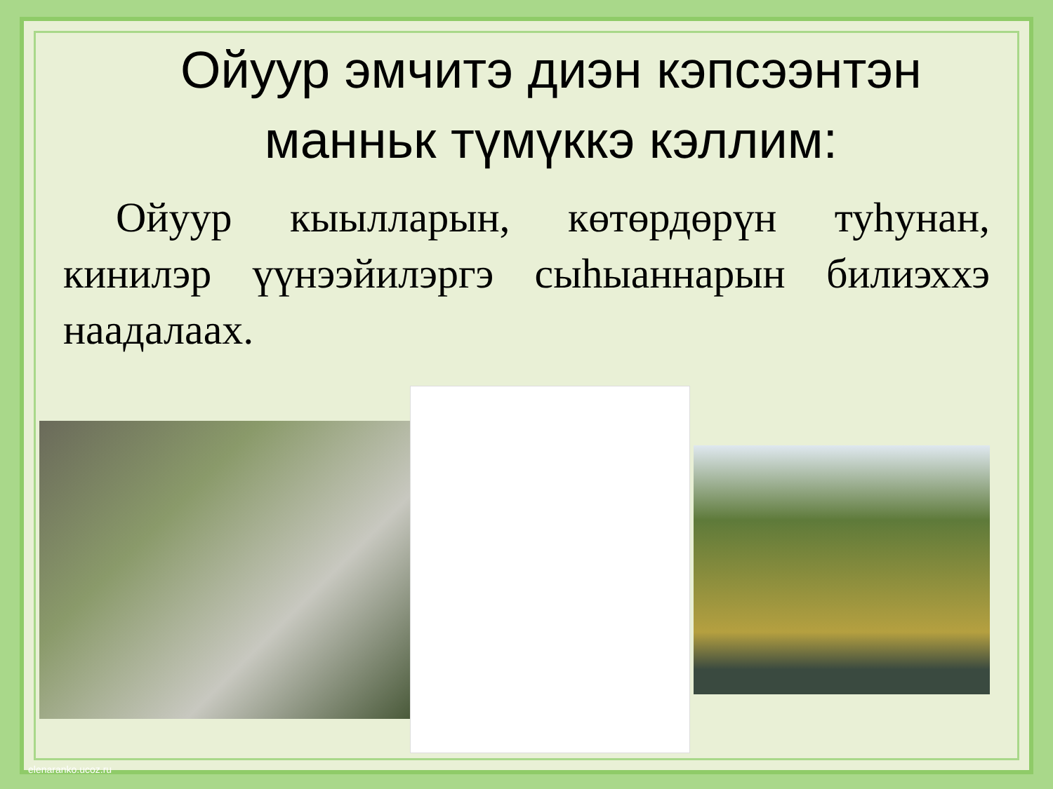Ойуур эмчитэ диэн кэпсээнтэн манньк түмүккэ кэллим:
Ойуур кыылларын, көтөрдөрүн туһунан, кинилэр үүнээйилэргэ сыһыаннарын билиэххэ наадалаах.
elenaranko.ucoz.ru